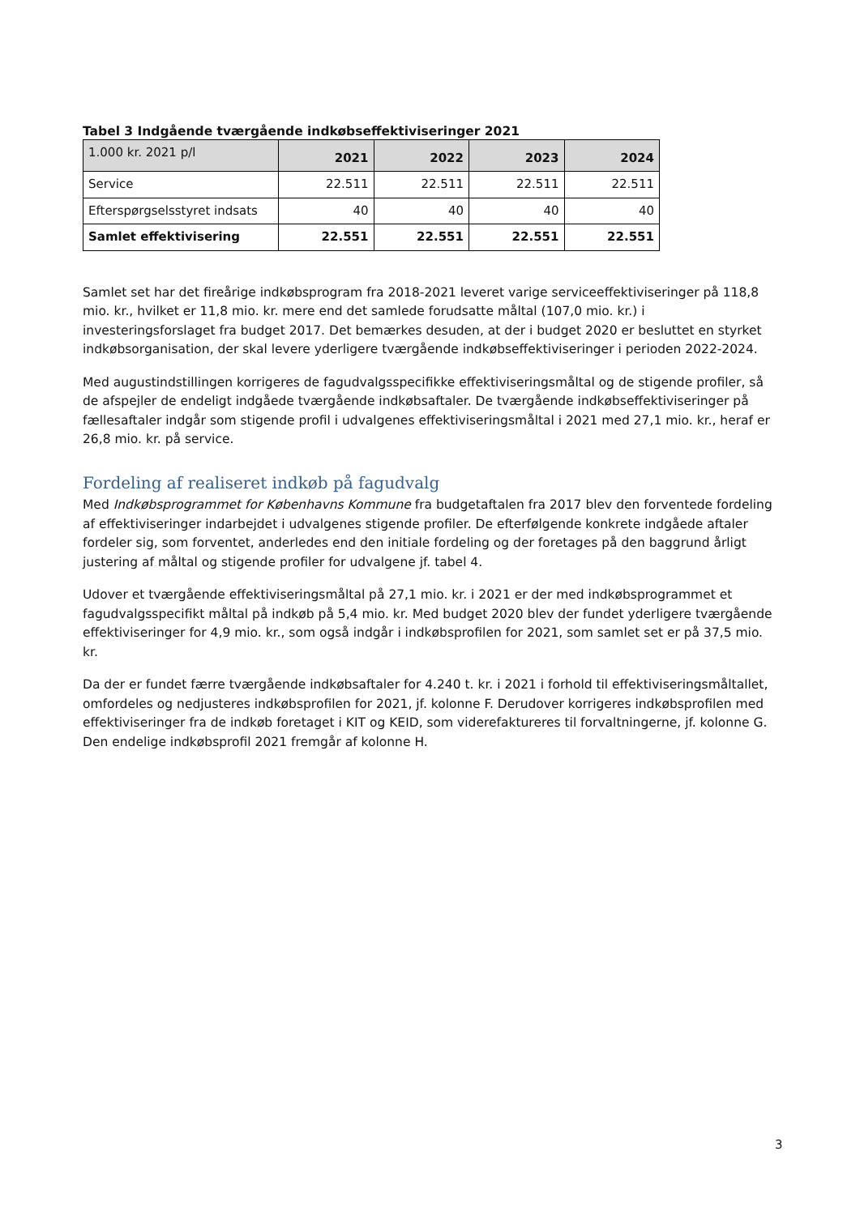Tabel 3 Indgående tværgående indkøbseffektiviseringer 2021
| 1.000 kr. 2021 p/l | 2021 | 2022 | 2023 | 2024 |
| --- | --- | --- | --- | --- |
| Service | 22.511 | 22.511 | 22.511 | 22.511 |
| Efterspørgselsstyret indsats | 40 | 40 | 40 | 40 |
| Samlet effektivisering | 22.551 | 22.551 | 22.551 | 22.551 |
Samlet set har det fireårige indkøbsprogram fra 2018-2021 leveret varige serviceeffektiviseringer på 118,8 mio. kr., hvilket er 11,8 mio. kr. mere end det samlede forudsatte måltal (107,0 mio. kr.) i investeringsforslaget fra budget 2017. Det bemærkes desuden, at der i budget 2020 er besluttet en styrket indkøbsorganisation, der skal levere yderligere tværgående indkøbseffektiviseringer i perioden 2022-2024.
Med augustindstillingen korrigeres de fagudvalgsspecifikke effektiviseringsmåltal og de stigende profiler, så de afspejler de endeligt indgåede tværgående indkøbsaftaler. De tværgående indkøbseffektiviseringer på fællesaftaler indgår som stigende profil i udvalgenes effektiviseringsmåltal i 2021 med 27,1 mio. kr., heraf er 26,8 mio. kr. på service.
Fordeling af realiseret indkøb på fagudvalg
Med Indkøbsprogrammet for Københavns Kommune fra budgetaftalen fra 2017 blev den forventede fordeling af effektiviseringer indarbejdet i udvalgenes stigende profiler. De efterfølgende konkrete indgåede aftaler fordeler sig, som forventet, anderledes end den initiale fordeling og der foretages på den baggrund årligt justering af måltal og stigende profiler for udvalgene jf. tabel 4.
Udover et tværgående effektiviseringsmåltal på 27,1 mio. kr. i 2021 er der med indkøbsprogrammet et fagudvalgsspecifikt måltal på indkøb på 5,4 mio. kr. Med budget 2020 blev der fundet yderligere tværgående effektiviseringer for 4,9 mio. kr., som også indgår i indkøbsprofilen for 2021, som samlet set er på 37,5 mio. kr.
Da der er fundet færre tværgående indkøbsaftaler for 4.240 t. kr. i 2021 i forhold til effektiviseringsmåltallet, omfordeles og nedjusteres indkøbsprofilen for 2021, jf. kolonne F. Derudover korrigeres indkøbsprofilen med effektiviseringer fra de indkøb foretaget i KIT og KEID, som viderefaktureres til forvaltningerne, jf. kolonne G. Den endelige indkøbsprofil 2021 fremgår af kolonne H.
3